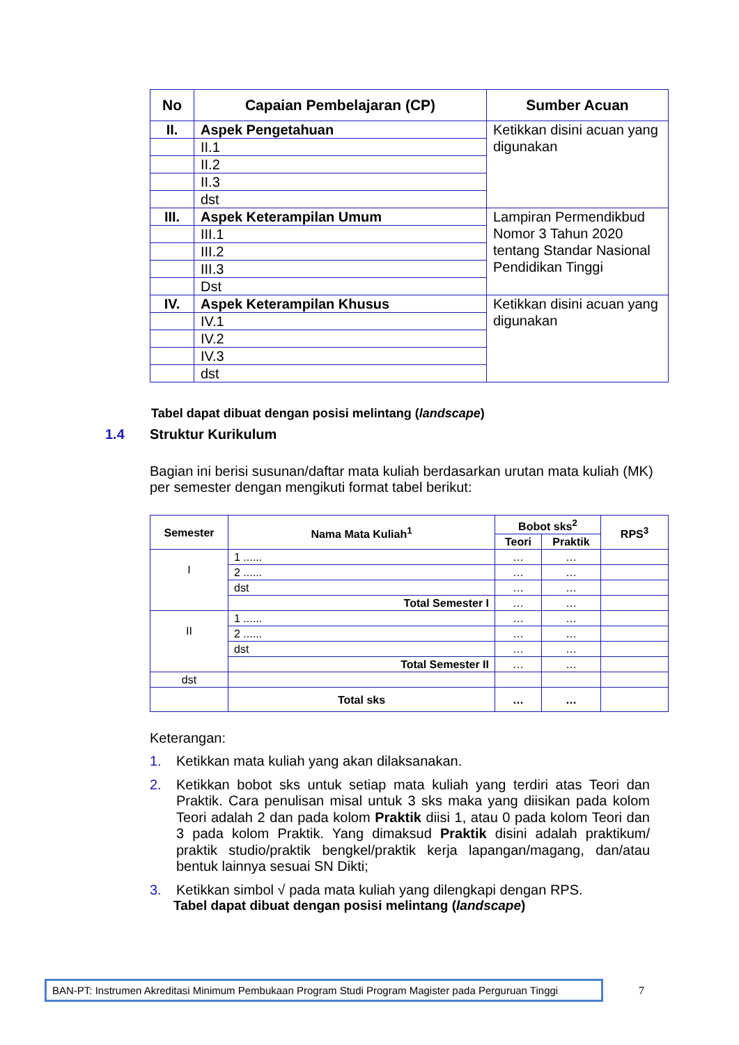| No | Capaian Pembelajaran (CP) | Sumber Acuan |
| --- | --- | --- |
| II. | Aspek Pengetahuan | Ketikkan disini acuan yang digunakan |
| | II.1 | |
| | II.2 | |
| | II.3 | |
| | dst | |
| III. | Aspek Keterampilan Umum | Lampiran Permendikbud Nomor 3 Tahun 2020 tentang Standar Nasional Pendidikan Tinggi |
| | III.1 | |
| | III.2 | |
| | III.3 | |
| | Dst | |
| IV. | Aspek Keterampilan Khusus | Ketikkan disini acuan yang digunakan |
| | IV.1 | |
| | IV.2 | |
| | IV.3 | |
| | dst | |
Tabel dapat dibuat dengan posisi melintang (landscape)
1.4 Struktur Kurikulum
Bagian ini berisi susunan/daftar mata kuliah berdasarkan urutan mata kuliah (MK) per semester dengan mengikuti format tabel berikut:
| Semester | Nama Mata Kuliah<sup>1</sup> | Bobot sks<sup>2</sup> | | RPS<sup>3</sup> |
| --- | --- | --- | --- | --- |
| | | Teori | Praktik | |
| I | 1 ...... | … | … | |
| | 2 ...... | … | … | |
| | dst | … | … | |
| | Total Semester I | … | … | |
| II | 1 ...... | … | … | |
| | 2 ...... | … | … | |
| | dst | … | … | |
| | Total Semester II | … | … | |
| dst | | | | |
| | Total sks | … | … | |
Keterangan:
1. Ketikkan mata kuliah yang akan dilaksanakan.
2. Ketikkan bobot sks untuk setiap mata kuliah yang terdiri atas Teori dan Praktik. Cara penulisan misal untuk 3 sks maka yang diisikan pada kolom Teori adalah 2 dan pada kolom Praktik diisi 1, atau 0 pada kolom Teori dan 3 pada kolom Praktik. Yang dimaksud Praktik disini adalah praktikum/ praktik studio/praktik bengkel/praktik kerja lapangan/magang, dan/atau bentuk lainnya sesuai SN Dikti;
3. Ketikkan simbol √ pada mata kuliah yang dilengkapi dengan RPS.
Tabel dapat dibuat dengan posisi melintang (landscape)
BAN-PT: Instrumen Akreditasi Minimum Pembukaan Program Studi Program Magister pada Perguruan Tinggi
7